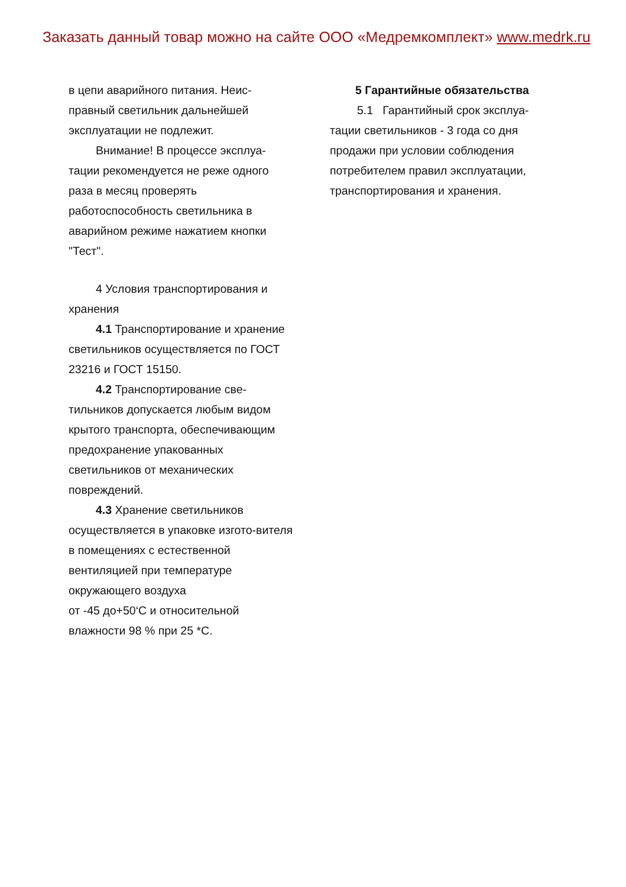Заказать данный товар можно на сайте ООО «Медремкомплект» www.medrk.ru
в цепи аварийного питания. Неис-правный светильник дальнейшей эксплуатации не подлежит.
Внимание! В процессе эксплуа-тации рекомендуется не реже одного раза в месяц проверять работоспособность светильника в аварийном режиме нажатием кнопки "Тест".
4 Условия транспортирования и хранения
4.1 Транспортирование и хранение светильников осуществляется по ГОСТ 23216 и ГОСТ 15150.
4.2 Транспортирование све-тильников допускается любым видом крытого транспорта, обеспечивающим предохранение упакованных светильников от механических повреждений.
4.3 Хранение светильников осуществляется в упаковке изгото-вителя в помещениях с естественной вентиляцией при температуре окружающего воздуха
от -45 до+50‘С и относительной влажности 98 % при 25 *С.
5 Гарантийные обязательства
5.1 Гарантийный срок эксплуа-тации светильников - 3 года со дня продажи при условии соблюдения потребителем правил эксплуатации, транспортирования и хранения.